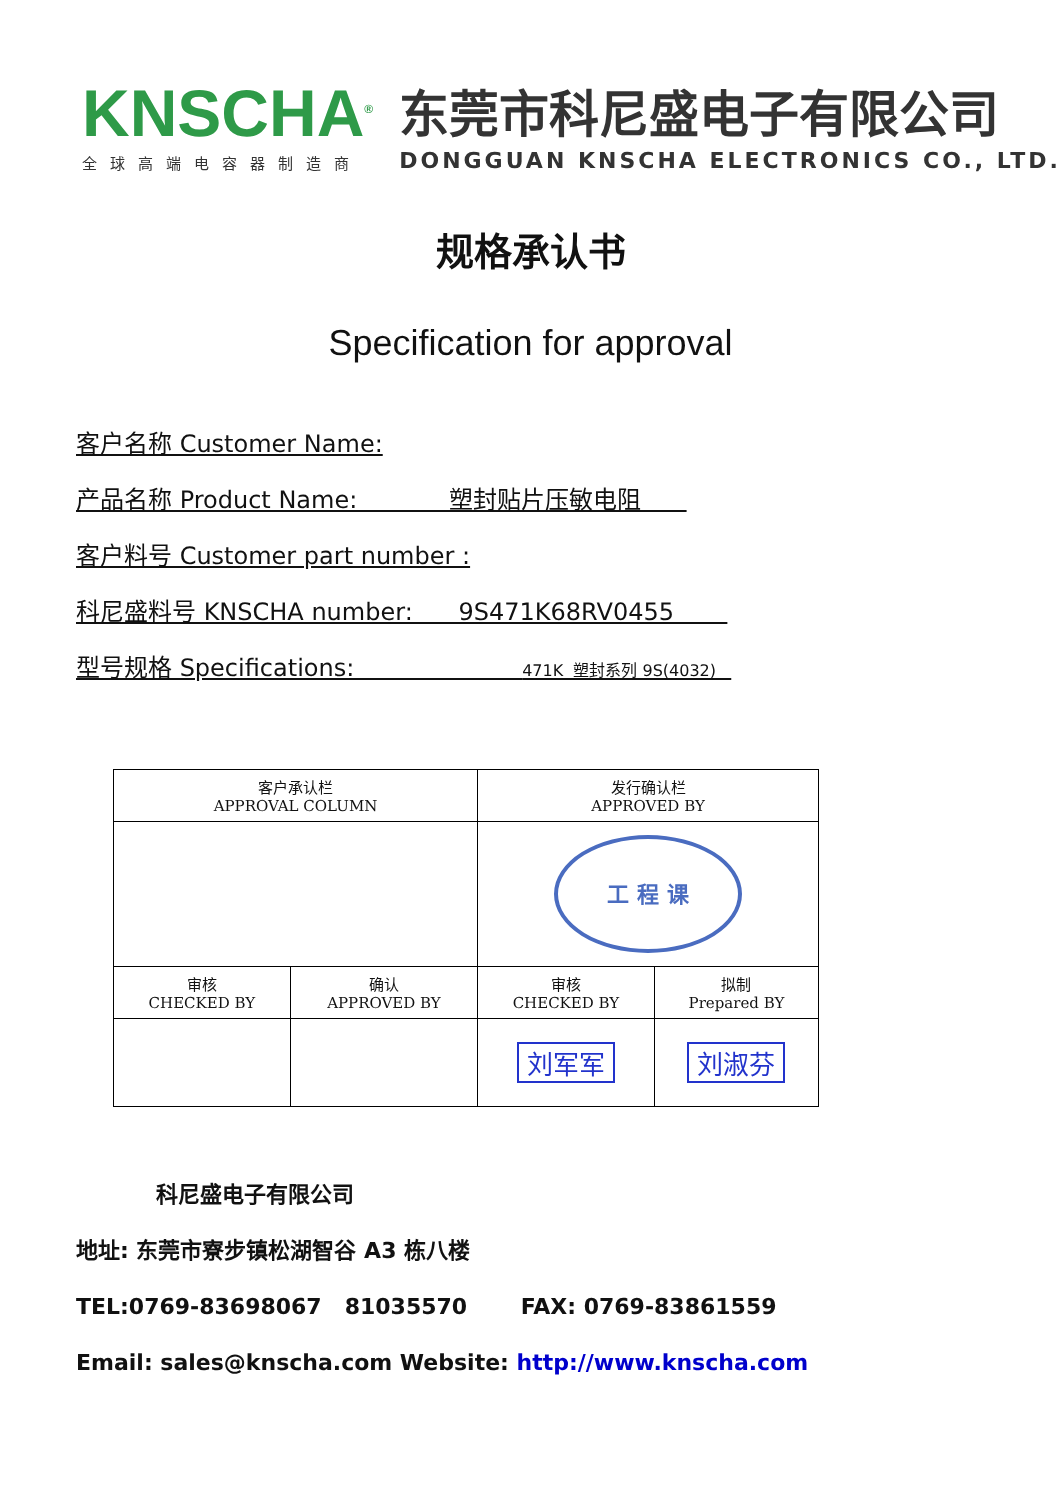KNSCHA<sup>®</sup>
全球高端电容器制造商
东莞市科尼盛电子有限公司
DONGGUAN KNSCHA ELECTRONICS CO., LTD.
规格承认书
Specification for approval
客户名称 Customer Name:
产品名称 Product Name: 塑封贴片压敏电阻
客户料号 Customer part number :
科尼盛料号 KNSCHA number: 9S471K68RV0455
型号规格 Specifications: 471K 塑封系列 9S(4032)
| 客户承认栏 APPROVAL COLUMN | | 发行确认栏 APPROVED BY | |
| | | 工 程 课 | |
| 审核 CHECKED BY | 确认 APPROVED BY | 审核 CHECKED BY | 拟制 Prepared BY |
| | | 刘军军 | 刘淑芬 |
科尼盛电子有限公司
地址: 东莞市寮步镇松湖智谷 A3 栋八楼
TEL:0769-83698067 81035570 FAX: 0769-83861559
Email: sales@knscha.com Website: http://www.knscha.com